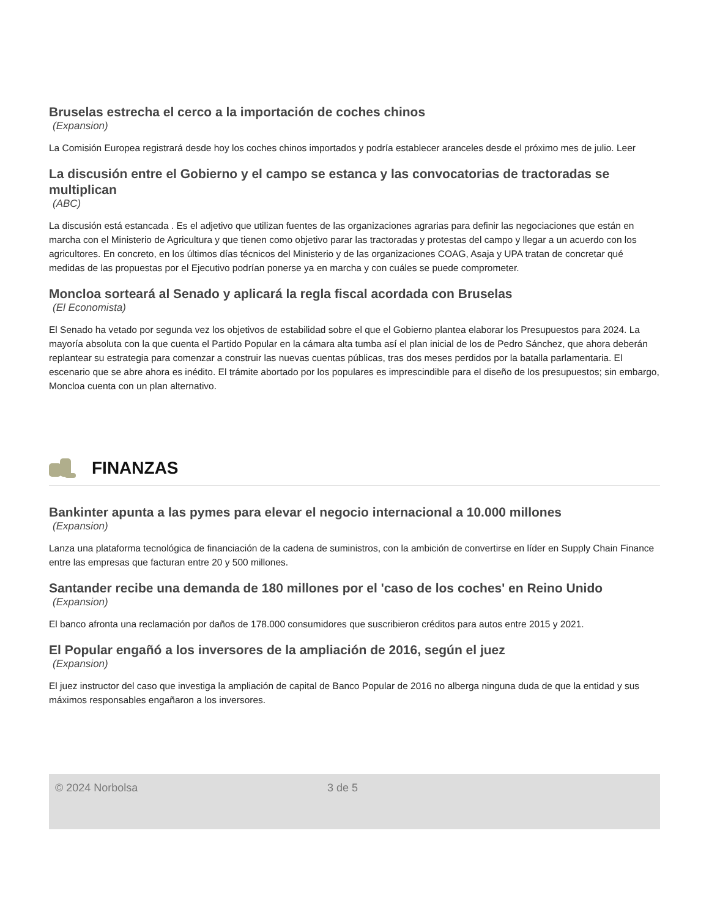Bruselas estrecha el cerco a la importación de coches chinos
(Expansion)
La Comisión Europea registrará desde hoy los coches chinos importados y podría establecer aranceles desde el próximo mes de julio. Leer
La discusión entre el Gobierno y el campo se estanca y las convocatorias de tractoradas se multiplican
(ABC)
La discusión está estancada . Es el adjetivo que utilizan fuentes de las organizaciones agrarias para definir las negociaciones que están en marcha con el Ministerio de Agricultura y que tienen como objetivo parar las tractoradas y protestas del campo y llegar a un acuerdo con los agricultores. En concreto, en los últimos días técnicos del Ministerio y de las organizaciones COAG, Asaja y UPA tratan de concretar qué medidas de las propuestas por el Ejecutivo podrían ponerse ya en marcha y con cuáles se puede comprometer.
Moncloa sorteará al Senado y aplicará la regla fiscal acordada con Bruselas
(El Economista)
El Senado ha vetado por segunda vez los objetivos de estabilidad sobre el que el Gobierno plantea elaborar los Presupuestos para 2024. La mayoría absoluta con la que cuenta el Partido Popular en la cámara alta tumba así el plan inicial de los de Pedro Sánchez, que ahora deberán replantear su estrategia para comenzar a construir las nuevas cuentas públicas, tras dos meses perdidos por la batalla parlamentaria. El escenario que se abre ahora es inédito. El trámite abortado por los populares es imprescindible para el diseño de los presupuestos; sin embargo, Moncloa cuenta con un plan alternativo.
FINANZAS
Bankinter apunta a las pymes para elevar el negocio internacional a 10.000 millones
(Expansion)
Lanza una plataforma tecnológica de financiación de la cadena de suministros, con la ambición de convertirse en líder en Supply Chain Finance entre las empresas que facturan entre 20 y 500 millones.
Santander recibe una demanda de 180 millones por el 'caso de los coches' en Reino Unido
(Expansion)
El banco afronta una reclamación por daños de 178.000 consumidores que suscribieron créditos para autos entre 2015 y 2021.
El Popular engañó a los inversores de la ampliación de 2016, según el juez
(Expansion)
El juez instructor del caso que investiga la ampliación de capital de Banco Popular de 2016 no alberga ninguna duda de que la entidad y sus máximos responsables engañaron a los inversores.
© 2024 Norbolsa 3 de 5